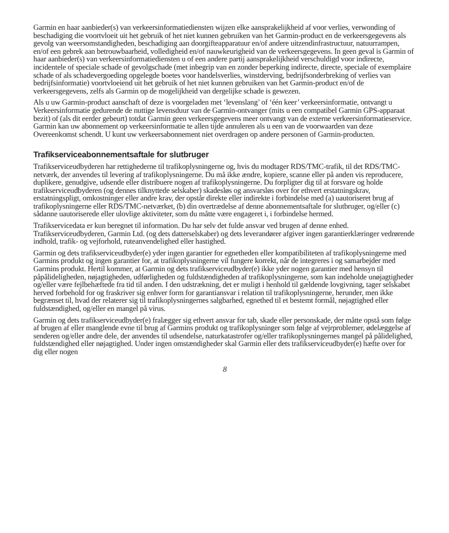Garmin en haar aanbieder(s) van verkeersinformatiediensten wijzen elke aansprakelijkheid af voor verlies, verwonding of beschadiging die voortvloeit uit het gebruik of het niet kunnen gebruiken van het Garmin-product en de verkeersgegevens als gevolg van weersomstandigheden, beschadiging aan doorgifteapparatuur en/of andere uitzendinfrastructuur, natuurrampen, en/of een gebrek aan betrouwbaarheid, volledigheid en/of nauwkeurigheid van de verkeersgegevens. In geen geval is Garmin of haar aanbieder(s) van verkeersinformatiediensten u of een andere partij aansprakelijkheid verschuldigd voor indirecte, incidentele of speciale schade of gevolgschade (met inbegrip van en zonder beperking indirecte, directe, speciale of exemplaire schade of als schadevergoeding opgelegde boetes voor handelsverlies, winstderving, bedrijfsonderbreking of verlies van bedrijfsinformatie) voortvloeiend uit het gebruik of het niet kunnen gebruiken van het Garmin-product en/of de verkeersgegevens, zelfs als Garmin op de mogelijkheid van dergelijke schade is gewezen.
Als u uw Garmin-product aanschaft of deze is voorgeladen met ‘levenslang’ of ‘één keer’ verkeersinformatie, ontvangt u Verkeersinformatie gedurende de nuttige levensduur van de Garmin-ontvanger (mits u een compatibel Garmin GPS-apparaat bezit) of (als dit eerder gebeurt) totdat Garmin geen verkeersgegevens meer ontvangt van de externe verkeersinformatieservice. Garmin kan uw abonnement op verkeersinformatie te allen tijde annuleren als u een van de voorwaarden van deze Overeenkomst schendt. U kunt uw verkeersabonnement niet overdragen op andere personen of Garmin-producten.
Trafikserviceabonnementsaftale for slutbruger
Trafikserviceudbyderen har rettighederne til trafikoplysningerne og, hvis du modtager RDS/TMC-trafik, til det RDS/TMC-netværk, der anvendes til levering af trafikoplysningerne. Du må ikke ændre, kopiere, scanne eller på anden vis reproducere, duplikere, genudgive, udsende eller distribuere nogen af trafikoplysningerne. Du forpligter dig til at forsvare og holde trafikserviceudbyderen (og dennes tilknyttede selskaber) skadesløs og ansvarsløs over for ethvert erstatningskrav, erstatningspligt, omkostninger eller andre krav, der opstår direkte eller indirekte i forbindelse med (a) uautoriseret brug af trafikoplysningerne eller RDS/TMC-netværket, (b) din overtrædelse af denne abonnementsaftale for slutbruger, og/eller (c) sådanne uautoriserede eller ulovlige aktiviteter, som du måtte være engageret i, i forbindelse hermed.
Trafikservicedata er kun beregnet til information. Du har selv det fulde ansvar ved brugen af denne enhed. Trafikserviceudbyderen, Garmin Ltd. (og dets datterselskaber) og dets leverandører afgiver ingen garantierklæringer vedrørende indhold, trafik- og vejforhold, ruteanvendelighed eller hastighed.
Garmin og dets trafikserviceudbyder(e) yder ingen garantier for egnetheden eller kompatibiliteten af trafikoplysningerne med Garmins produkt og ingen garantier for, at trafikoplysningerne vil fungere korrekt, når de integreres i og samarbejder med Garmins produkt. Hertil kommer, at Garmin og dets trafikserviceudbyder(e) ikke yder nogen garantier med hensyn til påpålideligheden, nøjagtigheden, udførligheden og fuldstændigheden af trafikoplysningerne, som kan indeholde unøjagtigheder og/eller være fejlbehæftede fra tid til anden. I den udstrækning, det er muligt i henhold til gældende lovgivning, tager selskabet herved forbehold for og fraskriver sig enhver form for garantiansvar i relation til trafikoplysningerne, herunder, men ikke begrænset til, hvad der relaterer sig til trafikoplysningernes salgbarhed, egnethed til et bestemt formål, nøjagtighed eller fuldstændighed, og/eller en mangel på virus.
Garmin og dets trafikserviceudbyder(e) fralægger sig ethvert ansvar for tab, skade eller personskade, der måtte opstå som følge af brugen af eller manglende evne til brug af Garmins produkt og trafikoplysninger som følge af vejrproblemer, ødelæggelse af senderen og/eller andre dele, der anvendes til udsendelse, naturkatastrofer og/eller trafikoplysningernes mangel på pålidelighed, fuldstændighed eller nøjagtighed. Under ingen omstændigheder skal Garmin eller dets trafikserviceudbyder(e) hæfte over for dig eller nogen
8